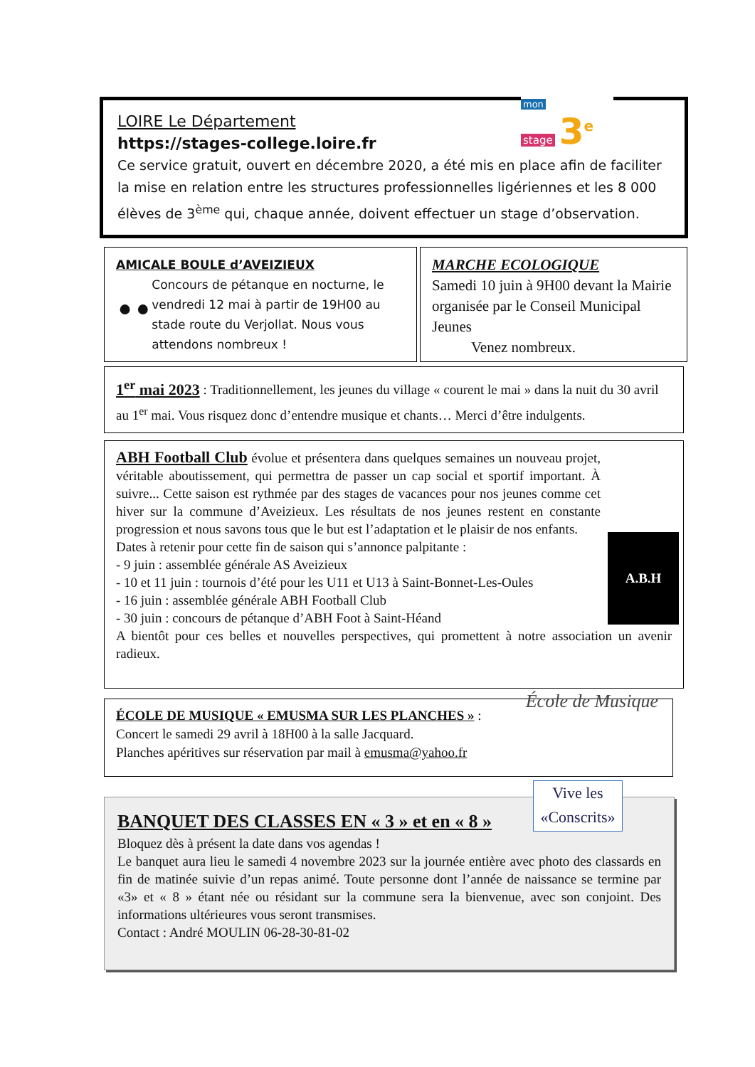mon
stage 3<sup>e</sup>
LOIRE Le Département
https://stages-college.loire.fr
Ce service gratuit, ouvert en décembre 2020, a été mis en place afin de faciliter la mise en relation entre les structures professionnelles ligériennes et les 8 000 élèves de 3<sup>ème</sup> qui, chaque année, doivent effectuer un stage d’observation.
AMICALE BOULE d’AVEIZIEUX
⚫⚫
Concours de pétanque en nocturne, le vendredi 12 mai à partir de 19H00 au stade route du Verjollat. Nous vous attendons nombreux !
MARCHE ECOLOGIQUE
Samedi 10 juin à 9H00 devant la Mairie organisée par le Conseil Municipal Jeunes
Venez nombreux.
1<sup>er</sup> mai 2023 : Traditionnellement, les jeunes du village « courent le mai » dans la nuit du 30 avril au 1<sup>er</sup> mai. Vous risquez donc d’entendre musique et chants… Merci d’être indulgents.
A.B.H
ABH Football Club évolue et présentera dans quelques semaines un nouveau projet, véritable aboutissement, qui permettra de passer un cap social et sportif important. À suivre... Cette saison est rythmée par des stages de vacances pour nos jeunes comme cet hiver sur la commune d’Aveizieux. Les résultats de nos jeunes restent en constante progression et nous savons tous que le but est l’adaptation et le plaisir de nos enfants.
Dates à retenir pour cette fin de saison qui s’annonce palpitante :
- 9 juin : assemblée générale AS Aveizieux
- 10 et 11 juin : tournois d’été pour les U11 et U13 à Saint-Bonnet-Les-Oules
- 16 juin : assemblée générale ABH Football Club
- 30 juin : concours de pétanque d’ABH Foot à Saint-Héand
A bientôt pour ces belles et nouvelles perspectives, qui promettent à notre association un avenir radieux.
École de Musique
ÉCOLE DE MUSIQUE « EMUSMA SUR LES PLANCHES » :
Concert le samedi 29 avril à 18H00 à la salle Jacquard.
Planches apéritives sur réservation par mail à emusma@yahoo.fr
Vive les «Conscrits»
BANQUET DES CLASSES EN « 3 » et en « 8 »
Bloquez dès à présent la date dans vos agendas !
Le banquet aura lieu le samedi 4 novembre 2023 sur la journée entière avec photo des classards en fin de matinée suivie d’un repas animé. Toute personne dont l’année de naissance se termine par «3» et « 8 » étant née ou résidant sur la commune sera la bienvenue, avec son conjoint. Des informations ultérieures vous seront transmises.
Contact : André MOULIN 06-28-30-81-02